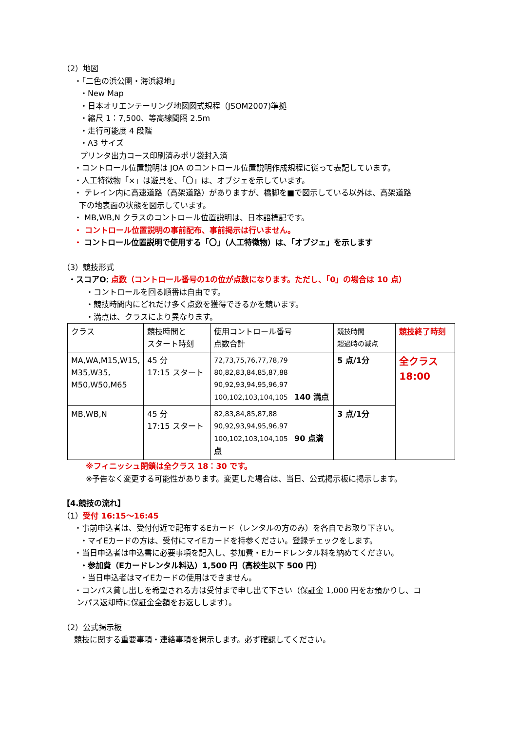（2）地図
・「二色の浜公園・海浜緑地」
・New Map
・日本オリエンテーリング地図図式規程（JSOM2007)準拠
・縮尺 1：7,500、等高線間隔 2.5m
・走行可能度 4 段階
・A3 サイズ
プリンタ出力コース印刷済みポリ袋封入済
・コントロール位置説明は JOA のコントロール位置説明作成規程に従って表記しています。
・人工特徴物「×」は遊具を、「〇」は、オブジェを示しています。
・ テレイン内に高速道路（高架道路）がありますが、橋脚を■で図示している以外は、高架道路
下の地表面の状態を図示しています。
・ MB,WB,N クラスのコントロール位置説明は、日本語標記です。
・ コントロール位置説明の事前配布、事前掲示は行いません。
・ コントロール位置説明で使用する「〇」（人工特徴物）は、「オブジェ」を示します
（3）競技形式
・スコアO; 点数（コントロール番号の1の位が点数になります。ただし、「0」の場合は 10 点）
・コントロールを回る順番は自由です。
・競技時間内にどれだけ多く点数を獲得できるかを競います。
・満点は、クラスにより異なります。
| クラス | 競技時間と スタート時刻 | 使用コントロール番号 点数合計 | 競技時間 超過時の減点 | 競技終了時刻 |
| MA,WA,M15,W15, M35,W35, M50,W50,M65 | 45 分 17:15 スタート | 72,73,75,76,77,78,79 80,82,83,84,85,87,88 90,92,93,94,95,96,97 100,102,103,104,105 140 満点 | 5 点/1分 | 全クラス 18:00 |
| MB,WB,N | 45 分 17:15 スタート | 82,83,84,85,87,88 90,92,93,94,95,96,97 100,102,103,104,105 90 点満点 | 3 点/1分 | |
※フィニッシュ閉鎖は全クラス 18：30 です。
※予告なく変更する可能性があります。変更した場合は、当日、公式掲示板に掲示します。
【4.競技の流れ】
（1）受付 16:15～16:45
・事前申込者は、受付付近で配布するEカード（レンタルの方のみ）を各自でお取り下さい。
・マイEカードの方は、受付にマイEカードを持参ください。登録チェックをします。
・当日申込者は申込書に必要事項を記入し、参加費・Eカードレンタル料を納めてください。
・参加費（Eカードレンタル料込）1,500 円（高校生以下 500 円）
・当日申込者はマイEカードの使用はできません。
・コンパス貸し出しを希望される方は受付まで申し出て下さい（保証金 1,000 円をお預かりし、コ
ンパス返却時に保証金全額をお返しします）。
（2）公式掲示板
競技に関する重要事項・連絡事項を掲示します。必ず確認してください。